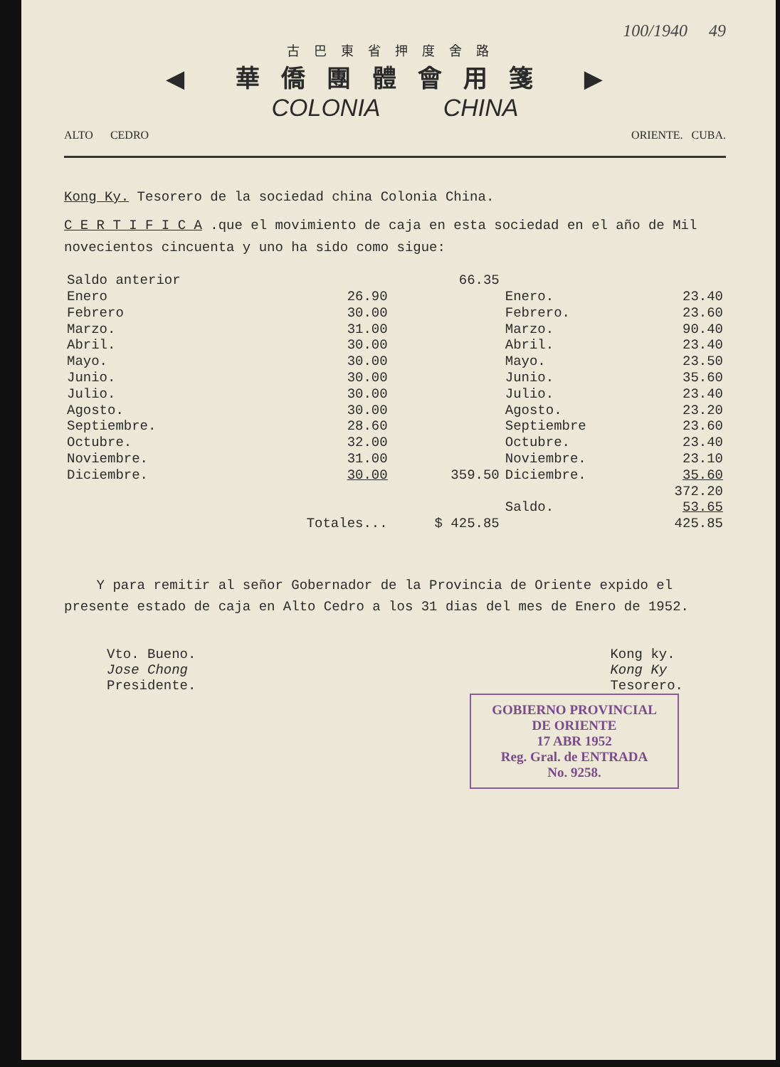100/1940 49
古巴東省押度舍路
◀ 華僑團體會用箋 ▶
COLONIA CHINA
ALTO CEDRO ORIENTE. CUBA.
Kong Ky. Tesorero de la sociedad china Colonia China.
C E R T I F I C A .que el movimiento de caja en esta sociedad en el año de Mil novecientos cincuenta y uno ha sido como sigue:
| Saldo anterior | | 66.35 | | |
| Enero | 26.90 | | Enero. | 23.40 |
| Febrero | 30.00 | | Febrero. | 23.60 |
| Marzo. | 31.00 | | Marzo. | 90.40 |
| Abril. | 30.00 | | Abril. | 23.40 |
| Mayo. | 30.00 | | Mayo. | 23.50 |
| Junio. | 30.00 | | Junio. | 35.60 |
| Julio. | 30.00 | | Julio. | 23.40 |
| Agosto. | 30.00 | | Agosto. | 23.20 |
| Septiembre. | 28.60 | | Septiembre | 23.60 |
| Octubre. | 32.00 | | Octubre. | 23.40 |
| Noviembre. | 31.00 | | Noviembre. | 23.10 |
| Diciembre. | 30.00 | 359.50 | Diciembre. | 35.60 |
| | | | | 372.20 |
| | | | Saldo. | 53.65 |
| | Totales... | $ 425.85 | | 425.85 |
Y para remitir al señor Gobernador de la Provincia de Oriente expido el presente estado de caja en Alto Cedro a los 31 dias del mes de Enero de 1952.
Vto. Bueno.
Jose Chong
Presidente.
Kong ky.
Kong Ky
Tesorero.
GOBIERNO PROVINCIAL
DE ORIENTE
17 ABR 1952
Reg. Gral. de ENTRADA
No. 9258.